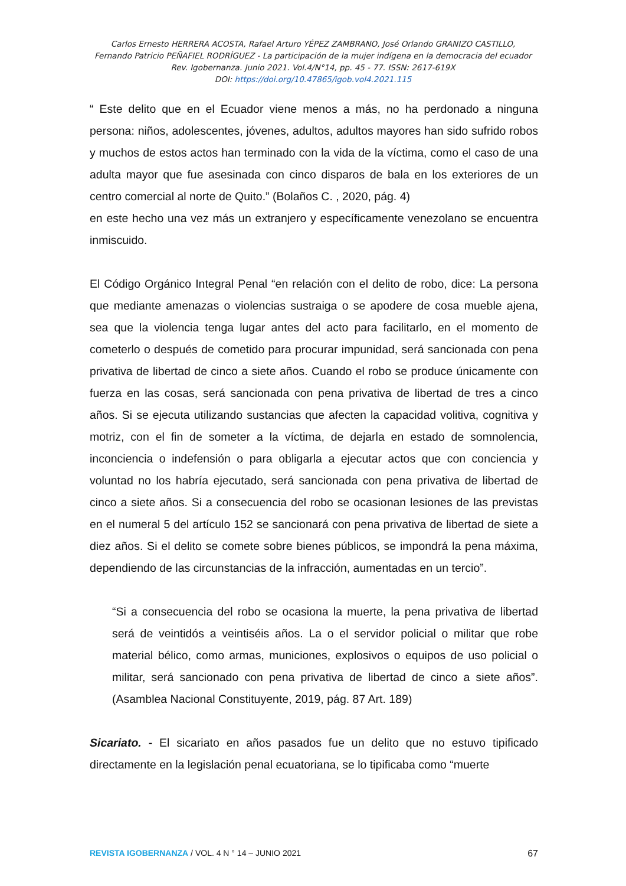Carlos Ernesto HERRERA ACOSTA, Rafael Arturo YÉPEZ ZAMBRANO, José Orlando GRANIZO CASTILLO,
Fernando Patricio PEÑAFIEL RODRÍGUEZ - La participación de la mujer indígena en la democracia del ecuador
Rev. Igobernanza. Junio 2021. Vol.4/N°14, pp. 45 - 77. ISSN: 2617-619X
DOI: https://doi.org/10.47865/igob.vol4.2021.115
“ Este delito que en el Ecuador viene menos a más, no ha perdonado a ninguna persona: niños, adolescentes, jóvenes, adultos, adultos mayores han sido sufrido robos y muchos de estos actos han terminado con la vida de la víctima, como el caso de una adulta mayor que fue asesinada con cinco disparos de bala en los exteriores de un centro comercial al norte de Quito.” (Bolaños C. , 2020, pág. 4)
en este hecho una vez más un extranjero y específicamente venezolano se encuentra inmiscuido.
El Código Orgánico Integral Penal “en relación con el delito de robo, dice: La persona que mediante amenazas o violencias sustraiga o se apodere de cosa mueble ajena, sea que la violencia tenga lugar antes del acto para facilitarlo, en el momento de cometerlo o después de cometido para procurar impunidad, será sancionada con pena privativa de libertad de cinco a siete años. Cuando el robo se produce únicamente con fuerza en las cosas, será sancionada con pena privativa de libertad de tres a cinco años. Si se ejecuta utilizando sustancias que afecten la capacidad volitiva, cognitiva y motriz, con el fin de someter a la víctima, de dejarla en estado de somnolencia, inconciencia o indefensión o para obligarla a ejecutar actos que con conciencia y voluntad no los habría ejecutado, será sancionada con pena privativa de libertad de cinco a siete años. Si a consecuencia del robo se ocasionan lesiones de las previstas en el numeral 5 del artículo 152 se sancionará con pena privativa de libertad de siete a diez años. Si el delito se comete sobre bienes públicos, se impondrá la pena máxima, dependiendo de las circunstancias de la infracción, aumentadas en un tercio”.
“Si a consecuencia del robo se ocasiona la muerte, la pena privativa de libertad será de veintidós a veintiséis años. La o el servidor policial o militar que robe material bélico, como armas, municiones, explosivos o equipos de uso policial o militar, será sancionado con pena privativa de libertad de cinco a siete años”. (Asamblea Nacional Constituyente, 2019, pág. 87 Art. 189)
Sicariato. - El sicariato en años pasados fue un delito que no estuvo tipificado directamente en la legislación penal ecuatoriana, se lo tipificaba como “muerte
REVISTA IGOBERNANZA / VOL. 4 N ° 14 – JUNIO 2021 67